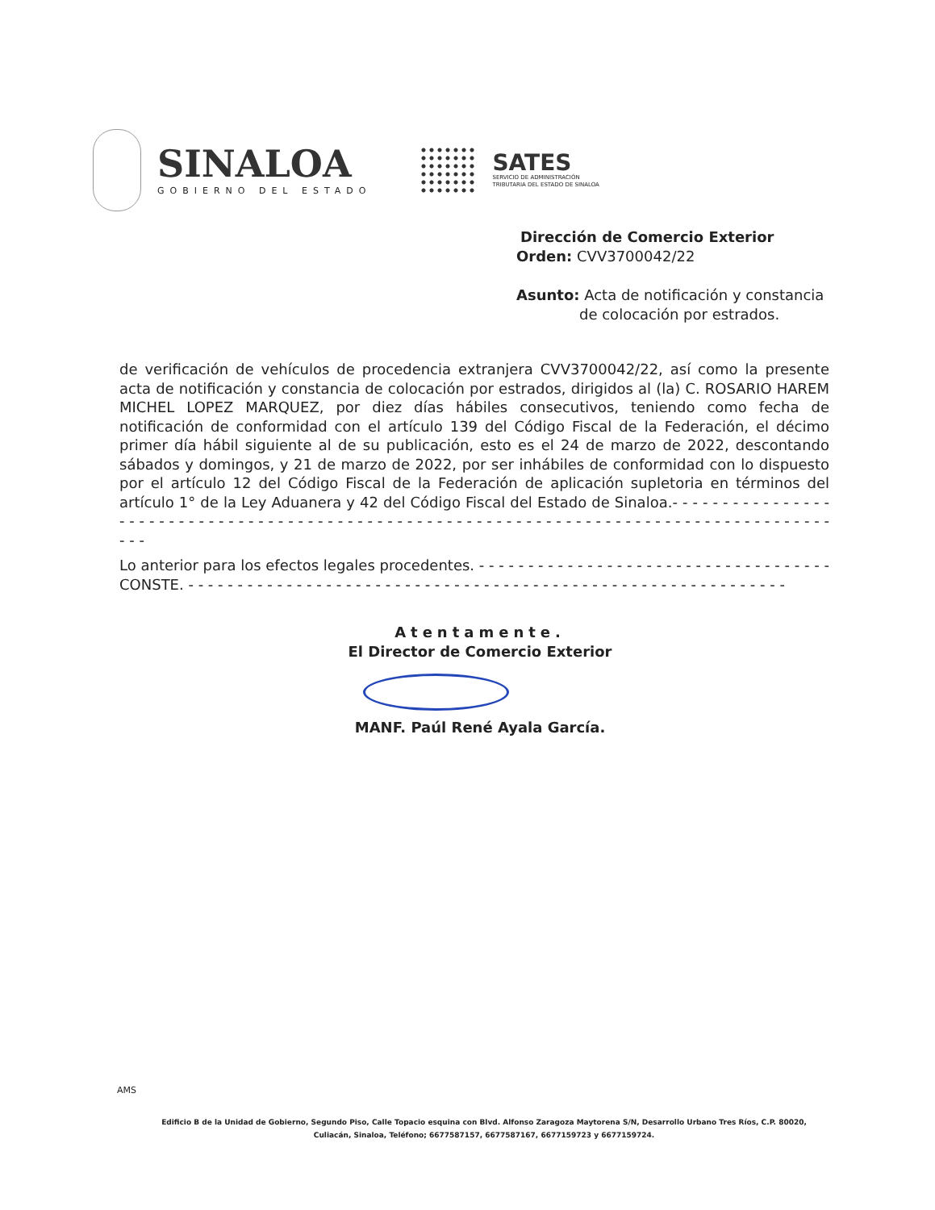SINALOA
GOBIERNO DEL ESTADO
SATES
SERVICIO DE ADMINISTRACIÓN
TRIBUTARIA DEL ESTADO DE SINALOA
Dirección de Comercio Exterior
Orden: CVV3700042/22
Asunto: Acta de notificación y constancia
de colocación por estrados.
de verificación de vehículos de procedencia extranjera CVV3700042/22, así como la presente acta de notificación y constancia de colocación por estrados, dirigidos al (la) C. ROSARIO HAREM MICHEL LOPEZ MARQUEZ, por diez días hábiles consecutivos, teniendo como fecha de notificación de conformidad con el artículo 139 del Código Fiscal de la Federación, el décimo primer día hábil siguiente al de su publicación, esto es el 24 de marzo de 2022, descontando sábados y domingos, y 21 de marzo de 2022, por ser inhábiles de conformidad con lo dispuesto por el artículo 12 del Código Fiscal de la Federación de aplicación supletoria en términos del artículo 1° de la Ley Aduanera y 42 del Código Fiscal del Estado de Sinaloa.- - - - - - - - - - - - - - - - - - - - - - - - - - - - - - - - - - - - - - - - - - - - - - - - - - - - - - - - - - - - - - - - - - - - - - - - - - - - - - - - - - - - - - - - - - -
Lo anterior para los efectos legales procedentes. - - - - - - - - - - - - - - - - - - - - - - - - - - - - - - - - - - - -
CONSTE. - - - - - - - - - - - - - - - - - - - - - - - - - - - - - - - - - - - - - - - - - - - - - - - - - - - - - - - - - - - - -
Atentamente.
El Director de Comercio Exterior
MANF. Paúl René Ayala García.
AMS
Edificio B de la Unidad de Gobierno, Segundo Piso, Calle Topacio esquina con Blvd. Alfonso Zaragoza Maytorena S/N, Desarrollo Urbano Tres Ríos, C.P. 80020,
Culiacán, Sinaloa, Teléfono; 6677587157, 6677587167, 6677159723 y 6677159724.